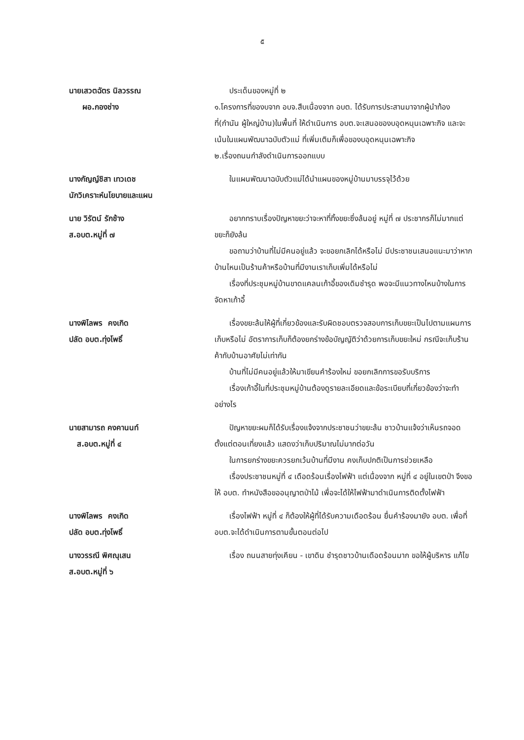๕
นายเสวตฉัตร นิลวรรณ
ผอ.กองช่าง
ประเด็นของหมู่ที่ ๒
๑.โครงการที่ของบจาก อบจ.สืบเนื่องจาก อบต. ได้รับการประสานมาจากผู้นำท้องที่(กำนัน ผู้ใหญ่บ้าน)ในพื้นที่ ให้ดำเนินการ อบต.จะเสนอของบอุดหนุนเฉพาะกิจ และจะเน้นในแผนพัฒนาฉบับตัวแม่ ที่เพิ่มเติมก็เพื่อของบอุดหนุนเฉพาะกิจ
๒.เรื่องถนนกำลังดำเนินการออกแบบ
นางกัญญ์ชิสา เทวเดช
นักวิเคราะห์นโยบายและแผน
ในแผนพัฒนาฉบับตัวแม่ได้นำแผนของหมู่บ้านมาบรรจุไว้ด้วย
นาย วิรัตน์ รักช้าง
ส.อบต.หมู่ที่ ๗
อยากทราบเรื่องปัญหาขยะว่าจะหาที่ทิ้งขยะซึ่งล้นอยู่ หมู่ที่ ๗ ประชากรก็ไม่มากแต่ขยะก็ยังล้น
ขอถามว่าบ้านที่ไม่มีคนอยู่แล้ว จะขอยกเลิกได้หรือไม่ มีประชาชนเสนอแนะมาว่าหากบ้านไหนเป็นร้านค้าหรือบ้านที่มีงานเราเก็บเพิ่มได้หรือไม่
เรื่องที่ประชุมหมู่บ้านขาดแคลนเก้าอี้ของเดิมชำรุด พอจะมีแนวทางไหนบ้างในการจัดหาเก้าอี้
นางพิไลพร คงเกิด
ปลัด อบต.ทุ่งโพธิ์
เรื่องขยะล้นให้ผู้ที่เกี่ยวข้องและรับผิดชอบตรวจสอบการเก็บขยะเป็นไปตามแผนการเก็บหรือไม่ อัตราการเก็บก็ต้องยกร่างข้อบัญญัติว่าด้วยการเก็บขยะใหม่ กรณีจะเก็บร้านค้ากับบ้านอาศัยไม่เท่ากัน
บ้านที่ไม่มีคนอยู่แล้วให้มาเขียนคำร้องใหม่ ขอยกเลิกการขอรับบริการ
เรื่องเก้าอี้ในที่ประชุมหมู่บ้านต้องดูรายละเอียดและข้อระเบียบที่เกี่ยวข้องว่าจะทำอย่างไร
นายสามารถ คงคานนท์
ส.อบต.หมู่ที่ ๔
ปัญหาขยะผมก็ได้รับเรื่องแจ้งจากประชาชนว่าขยะล้น ชาวบ้านแจ้งว่าเห็นรถจอดตั้งแต่ตอนเที่ยงแล้ว แสดงว่าเก็บปริมาณไม่มากต่อวัน
ในการยกร่างขยะควรยกเว้นบ้านที่มีงาน คงเก็บปกติเป็นการช่วยเหลือ
เรื่องประชาชนหมู่ที่ ๔ เดือดร้อนเรื่องไฟฟ้า แต่เนื่องจาก หมู่ที่ ๔ อยู่ในเขตป่า จึงขอให้ อบต. ทำหนังสือขออนุญาตป่าไม้ เพื่อจะได้ให้ไฟฟ้ามาดำเนินการติดตั้งไฟฟ้า
นางพิไลพร คงเกิด
ปลัด อบต.ทุ่งโพธิ์
เรื่องไฟฟ้า หมู่ที่ ๔ ก็ต้องให้ผู้ที่ได้รับความเดือดร้อน ยื่นคำร้องมายัง อบต. เพื่อที่อบต.จะได้ดำเนินการตามขั้นตอนต่อไป
นางวรรณี พิศณุเสน
ส.อบต.หมู่ที่ ๖
เรื่อง ถนนสายทุ่งเคียน - เขาดิน ชำรุดชาวบ้านเดือดร้อนมาก ขอให้ผู้บริหาร แก้ไข